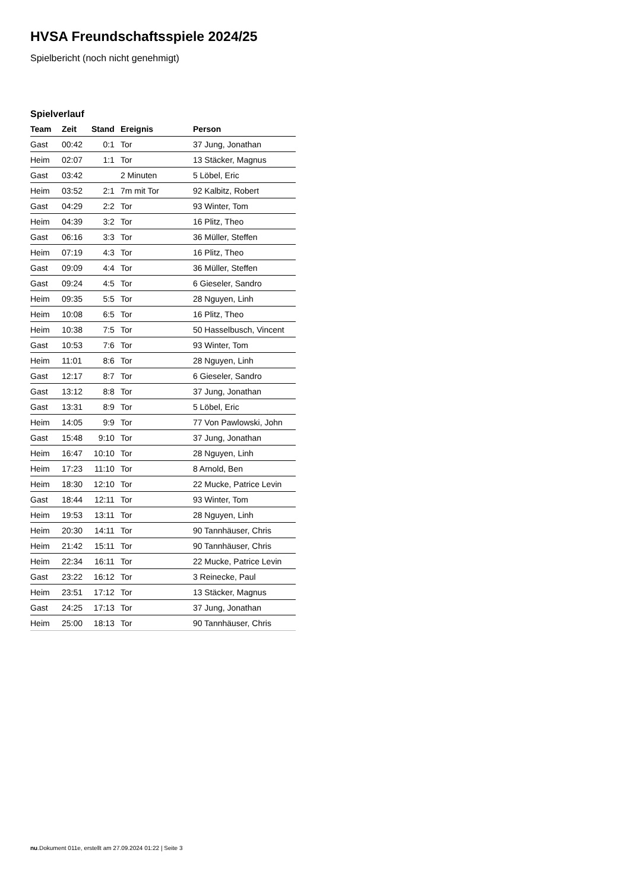HVSA Freundschaftsspiele 2024/25
Spielbericht (noch nicht genehmigt)
Spielverlauf
| Team | Zeit | Stand | Ereignis | Person |
| --- | --- | --- | --- | --- |
| Gast | 00:42 | 0:1 | Tor | 37 Jung, Jonathan |
| Heim | 02:07 | 1:1 | Tor | 13 Stäcker, Magnus |
| Gast | 03:42 | | 2 Minuten | 5 Löbel, Eric |
| Heim | 03:52 | 2:1 | 7m mit Tor | 92 Kalbitz, Robert |
| Gast | 04:29 | 2:2 | Tor | 93 Winter, Tom |
| Heim | 04:39 | 3:2 | Tor | 16 Plitz, Theo |
| Gast | 06:16 | 3:3 | Tor | 36 Müller, Steffen |
| Heim | 07:19 | 4:3 | Tor | 16 Plitz, Theo |
| Gast | 09:09 | 4:4 | Tor | 36 Müller, Steffen |
| Gast | 09:24 | 4:5 | Tor | 6 Gieseler, Sandro |
| Heim | 09:35 | 5:5 | Tor | 28 Nguyen, Linh |
| Heim | 10:08 | 6:5 | Tor | 16 Plitz, Theo |
| Heim | 10:38 | 7:5 | Tor | 50 Hasselbusch, Vincent |
| Gast | 10:53 | 7:6 | Tor | 93 Winter, Tom |
| Heim | 11:01 | 8:6 | Tor | 28 Nguyen, Linh |
| Gast | 12:17 | 8:7 | Tor | 6 Gieseler, Sandro |
| Gast | 13:12 | 8:8 | Tor | 37 Jung, Jonathan |
| Gast | 13:31 | 8:9 | Tor | 5 Löbel, Eric |
| Heim | 14:05 | 9:9 | Tor | 77 Von Pawlowski, John |
| Gast | 15:48 | 9:10 | Tor | 37 Jung, Jonathan |
| Heim | 16:47 | 10:10 | Tor | 28 Nguyen, Linh |
| Heim | 17:23 | 11:10 | Tor | 8 Arnold, Ben |
| Heim | 18:30 | 12:10 | Tor | 22 Mucke, Patrice Levin |
| Gast | 18:44 | 12:11 | Tor | 93 Winter, Tom |
| Heim | 19:53 | 13:11 | Tor | 28 Nguyen, Linh |
| Heim | 20:30 | 14:11 | Tor | 90 Tannhäuser, Chris |
| Heim | 21:42 | 15:11 | Tor | 90 Tannhäuser, Chris |
| Heim | 22:34 | 16:11 | Tor | 22 Mucke, Patrice Levin |
| Gast | 23:22 | 16:12 | Tor | 3 Reinecke, Paul |
| Heim | 23:51 | 17:12 | Tor | 13 Stäcker, Magnus |
| Gast | 24:25 | 17:13 | Tor | 37 Jung, Jonathan |
| Heim | 25:00 | 18:13 | Tor | 90 Tannhäuser, Chris |
nu.Dokument 011e, erstellt am 27.09.2024 01:22 | Seite 3